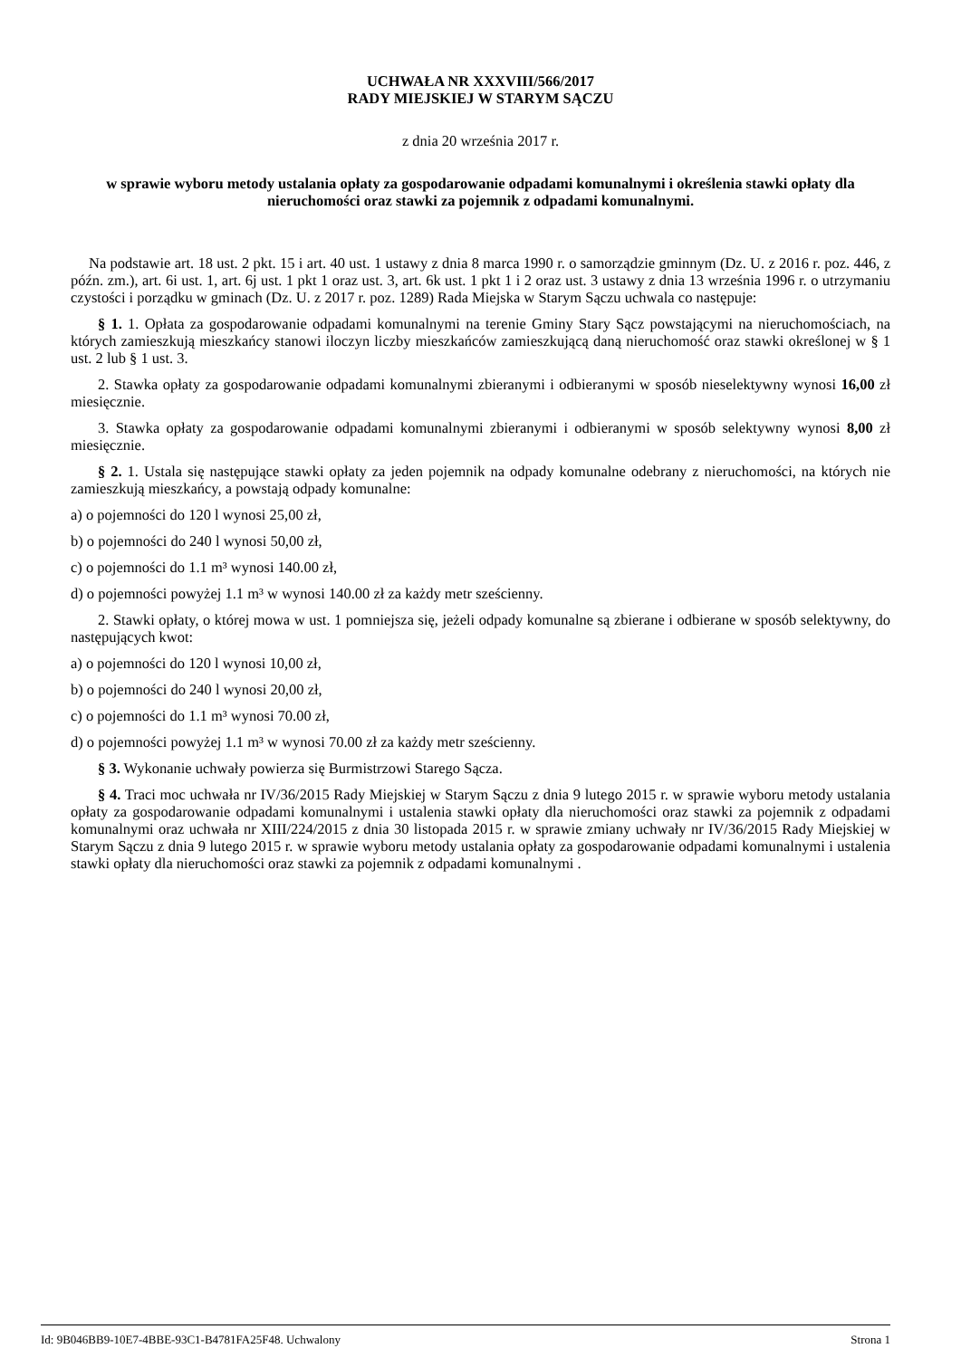UCHWAŁA NR XXXVIII/566/2017
RADY MIEJSKIEJ W STARYM SĄCZU
z dnia 20 września 2017 r.
w sprawie wyboru metody ustalania opłaty za gospodarowanie odpadami komunalnymi i określenia stawki opłaty dla nieruchomości oraz stawki za pojemnik z odpadami komunalnymi.
Na podstawie art. 18 ust. 2 pkt. 15 i art. 40 ust. 1 ustawy z dnia 8 marca 1990 r. o samorządzie gminnym (Dz. U. z 2016 r. poz. 446, z późn. zm.), art. 6i ust. 1, art. 6j ust. 1 pkt 1 oraz ust. 3, art. 6k ust. 1 pkt 1 i 2 oraz ust. 3 ustawy z dnia 13 września 1996 r. o utrzymaniu czystości i porządku w gminach (Dz. U. z 2017 r. poz. 1289) Rada Miejska w Starym Sączu uchwala co następuje:
§ 1. 1. Opłata za gospodarowanie odpadami komunalnymi na terenie Gminy Stary Sącz powstającymi na nieruchomościach, na których zamieszkują mieszkańcy stanowi iloczyn liczby mieszkańców zamieszkującą daną nieruchomość oraz stawki określonej w § 1 ust. 2 lub § 1 ust. 3.
2. Stawka opłaty za gospodarowanie odpadami komunalnymi zbieranymi i odbieranymi w sposób nieselektywny wynosi 16,00 zł miesięcznie.
3. Stawka opłaty za gospodarowanie odpadami komunalnymi zbieranymi i odbieranymi w sposób selektywny wynosi 8,00 zł miesięcznie.
§ 2. 1. Ustala się następujące stawki opłaty za jeden pojemnik na odpady komunalne odebrany z nieruchomości, na których nie zamieszkują mieszkańcy, a powstają odpady komunalne:
a) o pojemności do 120 l wynosi 25,00 zł,
b) o pojemności do 240 l wynosi 50,00 zł,
c) o pojemności do 1.1 m³ wynosi 140.00 zł,
d) o pojemności powyżej 1.1 m³ w wynosi 140.00 zł za każdy metr sześcienny.
2. Stawki opłaty, o której mowa w ust. 1 pomniejsza się, jeżeli odpady komunalne są zbierane i odbierane w sposób selektywny, do następujących kwot:
a) o pojemności do 120 l wynosi 10,00 zł,
b) o pojemności do 240 l wynosi 20,00 zł,
c) o pojemności do 1.1 m³ wynosi 70.00 zł,
d) o pojemności powyżej 1.1 m³ w wynosi 70.00 zł za każdy metr sześcienny.
§ 3. Wykonanie uchwały powierza się Burmistrzowi Starego Sącza.
§ 4. Traci moc uchwała nr IV/36/2015 Rady Miejskiej w Starym Sączu z dnia 9 lutego 2015 r. w sprawie wyboru metody ustalania opłaty za gospodarowanie odpadami komunalnymi i ustalenia stawki opłaty dla nieruchomości oraz stawki za pojemnik z odpadami komunalnymi oraz uchwała nr XIII/224/2015 z dnia 30 listopada 2015 r. w sprawie zmiany uchwały nr IV/36/2015 Rady Miejskiej w Starym Sączu z dnia 9 lutego 2015 r. w sprawie wyboru metody ustalania opłaty za gospodarowanie odpadami komunalnymi i ustalenia stawki opłaty dla nieruchomości oraz stawki za pojemnik z odpadami komunalnymi .
Id: 9B046BB9-10E7-4BBE-93C1-B4781FA25F48. Uchwalony Strona 1